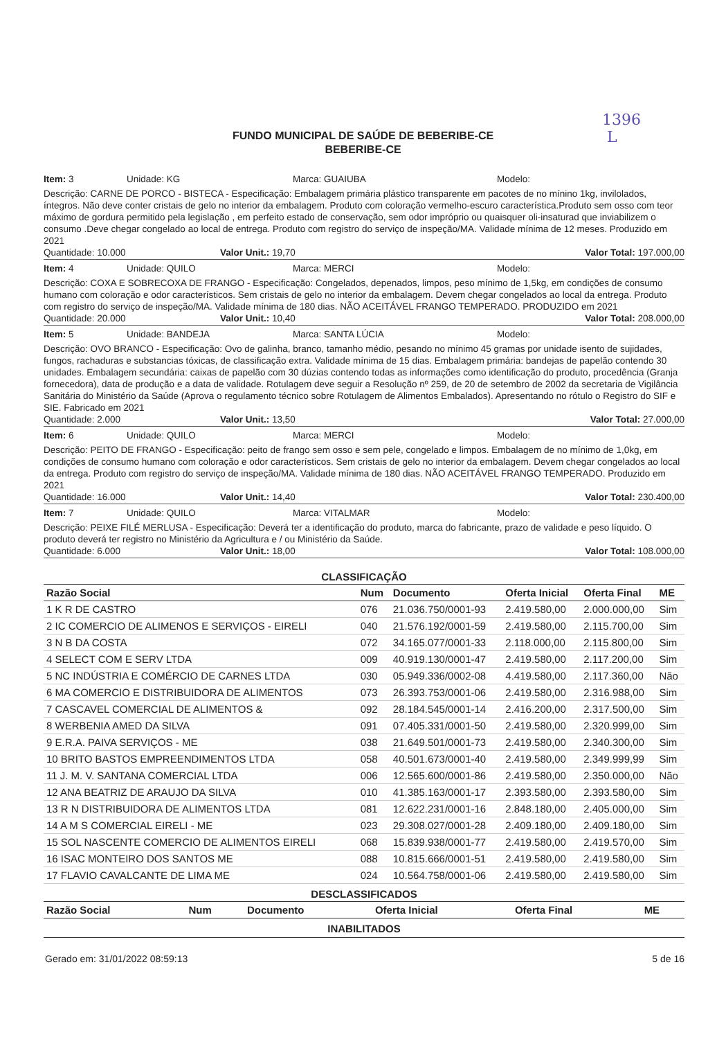1396
L
FUNDO MUNICIPAL DE SAÚDE DE BEBERIBE-CE
BEBERIBE-CE
Item: 3 Unidade: KG Marca: GUAIUBA Modelo:
Descrição: CARNE DE PORCO - BISTECA - Especificação: Embalagem primária plástico transparente em pacotes de no mínino 1kg, invilolados, íntegros. Não deve conter cristais de gelo no interior da embalagem. Produto com coloração vermelho-escuro característica.Produto sem osso com teor máximo de gordura permitido pela legislação , em perfeito estado de conservação, sem odor impróprio ou quaisquer oli-insaturad que inviabilizem o consumo .Deve chegar congelado ao local de entrega. Produto com registro do serviço de inspeção/MA. Validade mínima de 12 meses. Produzido em 2021
Quantidade: 10.000 Valor Unit.: 19,70 Valor Total: 197.000,00
Item: 4 Unidade: QUILO Marca: MERCI Modelo:
Descrição: COXA E SOBRECOXA DE FRANGO - Especificação: Congelados, depenados, limpos, peso mínimo de 1,5kg, em condições de consumo humano com coloração e odor característicos. Sem cristais de gelo no interior da embalagem. Devem chegar congelados ao local da entrega. Produto com registro do serviço de inspeção/MA. Validade mínima de 180 dias. NÃO ACEITÁVEL FRANGO TEMPERADO. PRODUZIDO em 2021
Quantidade: 20.000 Valor Unit.: 10,40 Valor Total: 208.000,00
Item: 5 Unidade: BANDEJA Marca: SANTA LÚCIA Modelo:
Descrição: OVO BRANCO - Especificação: Ovo de galinha, branco, tamanho médio, pesando no mínimo 45 gramas por unidade isento de sujidades, fungos, rachaduras e substancias tóxicas, de classificação extra. Validade mínima de 15 dias. Embalagem primária: bandejas de papelão contendo 30 unidades. Embalagem secundária: caixas de papelão com 30 dúzias contendo todas as informações como identificação do produto, procedência (Granja fornecedora), data de produção e a data de validade. Rotulagem deve seguir a Resolução nº 259, de 20 de setembro de 2002 da secretaria de Vigilância Sanitária do Ministério da Saúde (Aprova o regulamento técnico sobre Rotulagem de Alimentos Embalados). Apresentando no rótulo o Registro do SIF e SIE. Fabricado em 2021
Quantidade: 2.000 Valor Unit.: 13,50 Valor Total: 27.000,00
Item: 6 Unidade: QUILO Marca: MERCI Modelo:
Descrição: PEITO DE FRANGO - Especificação: peito de frango sem osso e sem pele, congelado e limpos. Embalagem de no mínimo de 1,0kg, em condições de consumo humano com coloração e odor característicos. Sem cristais de gelo no interior da embalagem. Devem chegar congelados ao local da entrega. Produto com registro do serviço de inspeção/MA. Validade mínima de 180 dias. NÃO ACEITÁVEL FRANGO TEMPERADO. Produzido em 2021
Quantidade: 16.000 Valor Unit.: 14,40 Valor Total: 230.400,00
Item: 7 Unidade: QUILO Marca: VITALMAR Modelo:
Descrição: PEIXE FILÉ MERLUSA - Especificação: Deverá ter a identificação do produto, marca do fabricante, prazo de validade e peso líquido. O produto deverá ter registro no Ministério da Agricultura e / ou Ministério da Saúde.
Quantidade: 6.000 Valor Unit.: 18,00 Valor Total: 108.000,00
CLASSIFICAÇÃO
| Razão Social | Num | Documento | Oferta Inicial | Oferta Final | ME |
| --- | --- | --- | --- | --- | --- |
| 1 K R DE CASTRO | 076 | 21.036.750/0001-93 | 2.419.580,00 | 2.000.000,00 | Sim |
| 2 IC COMERCIO DE ALIMENOS E SERVIÇOS - EIRELI | 040 | 21.576.192/0001-59 | 2.419.580,00 | 2.115.700,00 | Sim |
| 3 N B DA COSTA | 072 | 34.165.077/0001-33 | 2.118.000,00 | 2.115.800,00 | Sim |
| 4 SELECT COM E SERV LTDA | 009 | 40.919.130/0001-47 | 2.419.580,00 | 2.117.200,00 | Sim |
| 5 NC INDÚSTRIA E COMÉRCIO DE CARNES LTDA | 030 | 05.949.336/0002-08 | 4.419.580,00 | 2.117.360,00 | Não |
| 6 MA COMERCIO E DISTRIBUIDORA DE ALIMENTOS | 073 | 26.393.753/0001-06 | 2.419.580,00 | 2.316.988,00 | Sim |
| 7 CASCAVEL COMERCIAL DE ALIMENTOS & | 092 | 28.184.545/0001-14 | 2.416.200,00 | 2.317.500,00 | Sim |
| 8 WERBENIA AMED DA SILVA | 091 | 07.405.331/0001-50 | 2.419.580,00 | 2.320.999,00 | Sim |
| 9 E.R.A. PAIVA SERVIÇOS - ME | 038 | 21.649.501/0001-73 | 2.419.580,00 | 2.340.300,00 | Sim |
| 10 BRITO BASTOS EMPREENDIMENTOS LTDA | 058 | 40.501.673/0001-40 | 2.419.580,00 | 2.349.999,99 | Sim |
| 11 J. M. V. SANTANA COMERCIAL LTDA | 006 | 12.565.600/0001-86 | 2.419.580,00 | 2.350.000,00 | Não |
| 12 ANA BEATRIZ DE ARAUJO DA SILVA | 010 | 41.385.163/0001-17 | 2.393.580,00 | 2.393.580,00 | Sim |
| 13 R N DISTRIBUIDORA DE ALIMENTOS LTDA | 081 | 12.622.231/0001-16 | 2.848.180,00 | 2.405.000,00 | Sim |
| 14 A M S COMERCIAL EIRELI - ME | 023 | 29.308.027/0001-28 | 2.409.180,00 | 2.409.180,00 | Sim |
| 15 SOL NASCENTE COMERCIO DE ALIMENTOS EIRELI | 068 | 15.839.938/0001-77 | 2.419.580,00 | 2.419.570,00 | Sim |
| 16 ISAC MONTEIRO DOS SANTOS ME | 088 | 10.815.666/0001-51 | 2.419.580,00 | 2.419.580,00 | Sim |
| 17 FLAVIO CAVALCANTE DE LIMA ME | 024 | 10.564.758/0001-06 | 2.419.580,00 | 2.419.580,00 | Sim |
DESCLASSIFICADOS
| Razão Social | Num | Documento | Oferta Inicial | Oferta Final | ME |
| --- | --- | --- | --- | --- | --- |
INABILITADOS
Gerado em: 31/01/2022 08:59:13 5 de 16